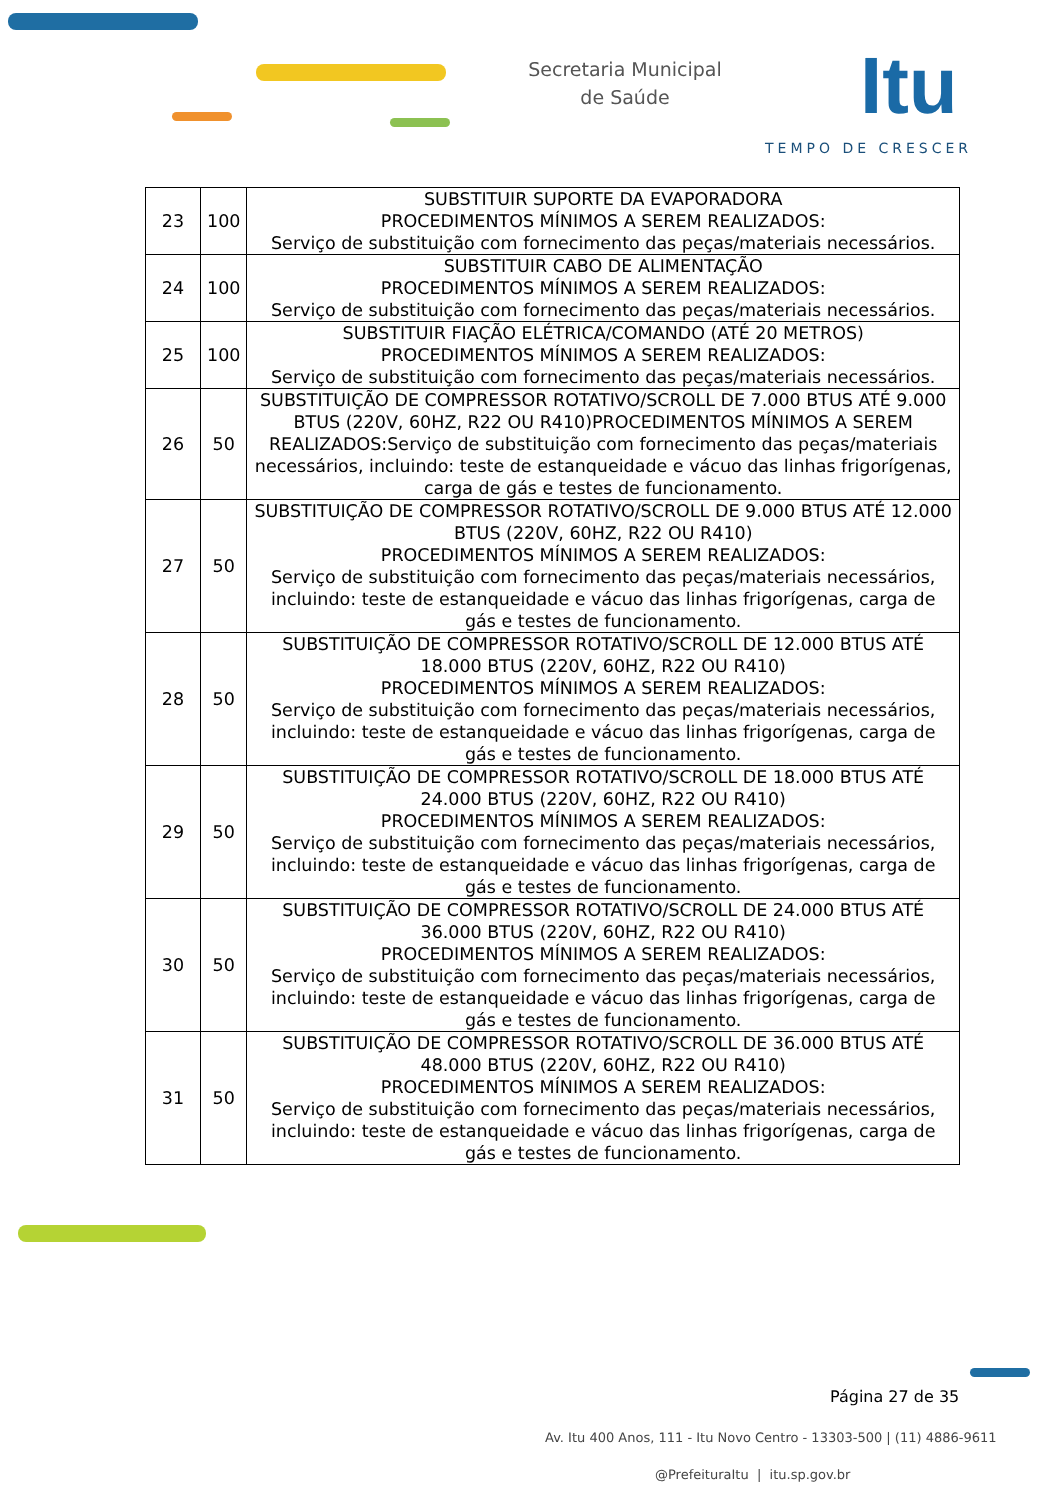Secretaria Municipal
de Saúde
Itu
TEMPO DE CRESCER
| 23 | 100 | SUBSTITUIR SUPORTE DA EVAPORADORA PROCEDIMENTOS MÍNIMOS A SEREM REALIZADOS: Serviço de substituição com fornecimento das peças/materiais necessários. |
| 24 | 100 | SUBSTITUIR CABO DE ALIMENTAÇÃO PROCEDIMENTOS MÍNIMOS A SEREM REALIZADOS: Serviço de substituição com fornecimento das peças/materiais necessários. |
| 25 | 100 | SUBSTITUIR FIAÇÃO ELÉTRICA/COMANDO (ATÉ 20 METROS) PROCEDIMENTOS MÍNIMOS A SEREM REALIZADOS: Serviço de substituição com fornecimento das peças/materiais necessários. |
| 26 | 50 | SUBSTITUIÇÃO DE COMPRESSOR ROTATIVO/SCROLL DE 7.000 BTUS ATÉ 9.000 BTUS (220V, 60HZ, R22 OU R410)PROCEDIMENTOS MÍNIMOS A SEREM REALIZADOS:Serviço de substituição com fornecimento das peças/materiais necessários, incluindo: teste de estanqueidade e vácuo das linhas frigorígenas, carga de gás e testes de funcionamento. |
| 27 | 50 | SUBSTITUIÇÃO DE COMPRESSOR ROTATIVO/SCROLL DE 9.000 BTUS ATÉ 12.000 BTUS (220V, 60HZ, R22 OU R410) PROCEDIMENTOS MÍNIMOS A SEREM REALIZADOS: Serviço de substituição com fornecimento das peças/materiais necessários, incluindo: teste de estanqueidade e vácuo das linhas frigorígenas, carga de gás e testes de funcionamento. |
| 28 | 50 | SUBSTITUIÇÃO DE COMPRESSOR ROTATIVO/SCROLL DE 12.000 BTUS ATÉ 18.000 BTUS (220V, 60HZ, R22 OU R410) PROCEDIMENTOS MÍNIMOS A SEREM REALIZADOS: Serviço de substituição com fornecimento das peças/materiais necessários, incluindo: teste de estanqueidade e vácuo das linhas frigorígenas, carga de gás e testes de funcionamento. |
| 29 | 50 | SUBSTITUIÇÃO DE COMPRESSOR ROTATIVO/SCROLL DE 18.000 BTUS ATÉ 24.000 BTUS (220V, 60HZ, R22 OU R410) PROCEDIMENTOS MÍNIMOS A SEREM REALIZADOS: Serviço de substituição com fornecimento das peças/materiais necessários, incluindo: teste de estanqueidade e vácuo das linhas frigorígenas, carga de gás e testes de funcionamento. |
| 30 | 50 | SUBSTITUIÇÃO DE COMPRESSOR ROTATIVO/SCROLL DE 24.000 BTUS ATÉ 36.000 BTUS (220V, 60HZ, R22 OU R410) PROCEDIMENTOS MÍNIMOS A SEREM REALIZADOS: Serviço de substituição com fornecimento das peças/materiais necessários, incluindo: teste de estanqueidade e vácuo das linhas frigorígenas, carga de gás e testes de funcionamento. |
| 31 | 50 | SUBSTITUIÇÃO DE COMPRESSOR ROTATIVO/SCROLL DE 36.000 BTUS ATÉ 48.000 BTUS (220V, 60HZ, R22 OU R410) PROCEDIMENTOS MÍNIMOS A SEREM REALIZADOS: Serviço de substituição com fornecimento das peças/materiais necessários, incluindo: teste de estanqueidade e vácuo das linhas frigorígenas, carga de gás e testes de funcionamento. |
Página 27 de 35
Av. Itu 400 Anos, 111 - Itu Novo Centro - 13303-500 | (11) 4886-9611
@PrefeituraItu | itu.sp.gov.br